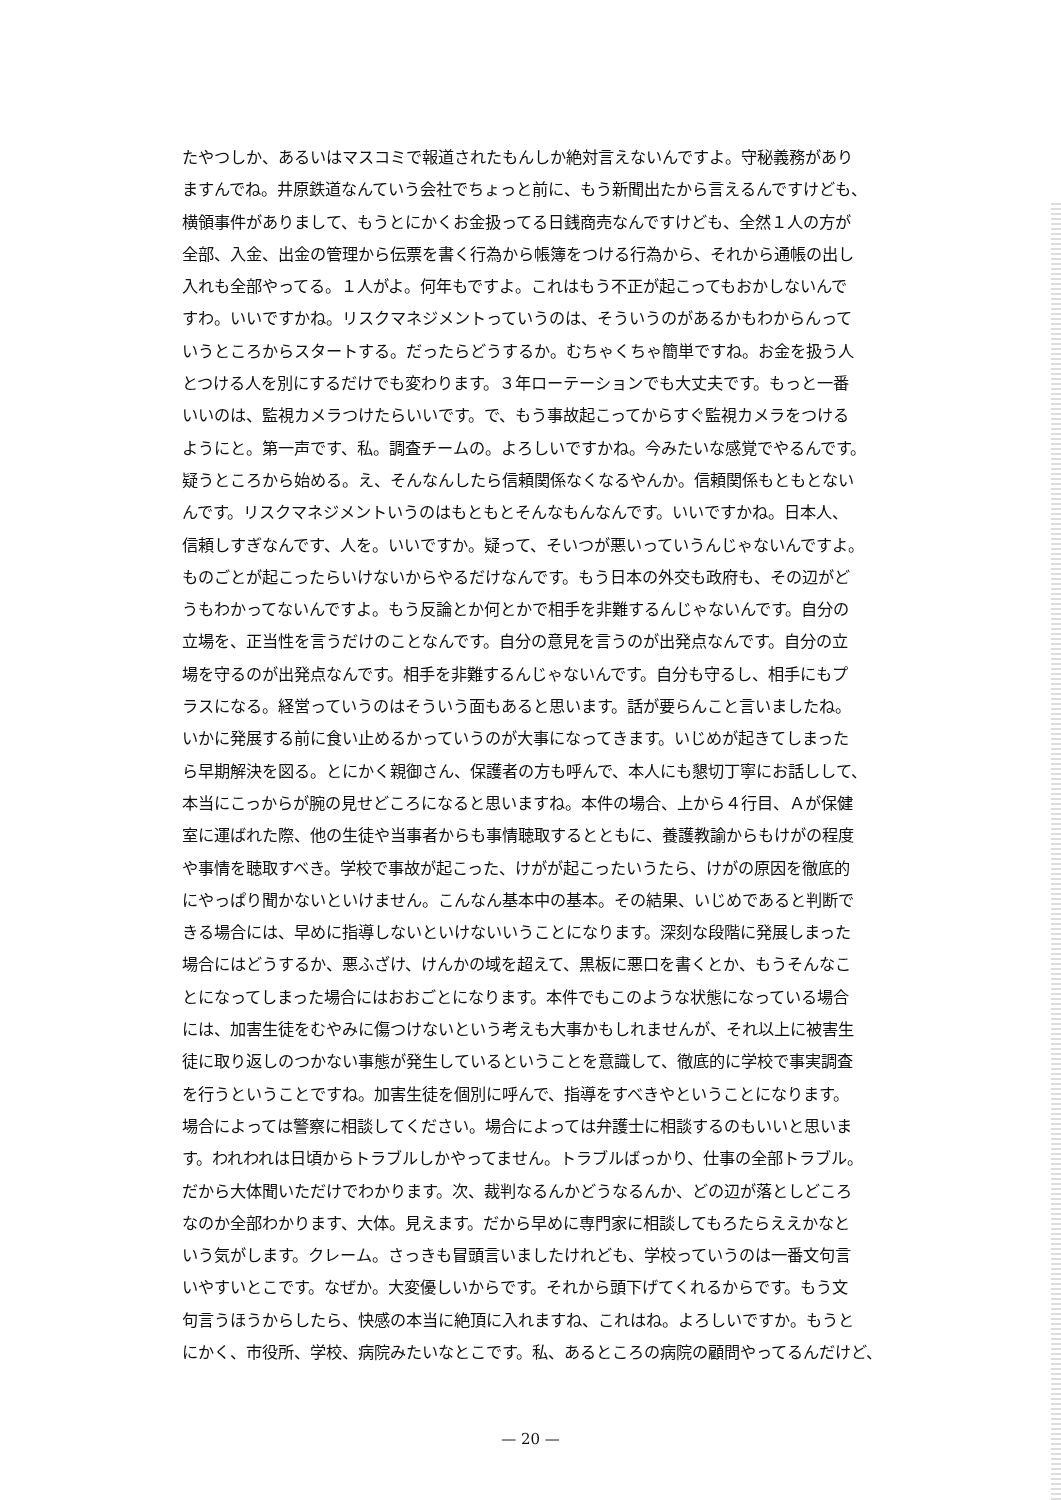たやつしか、あるいはマスコミで報道されたもんしか絶対言えないんですよ。守秘義務があり
ますんでね。井原鉄道なんていう会社でちょっと前に、もう新聞出たから言えるんですけども、
横領事件がありまして、もうとにかくお金扱ってる日銭商売なんですけども、全然１人の方が
全部、入金、出金の管理から伝票を書く行為から帳簿をつける行為から、それから通帳の出し
入れも全部やってる。１人がよ。何年もですよ。これはもう不正が起こってもおかしないんで
すわ。いいですかね。リスクマネジメントっていうのは、そういうのがあるかもわからんって
いうところからスタートする。だったらどうするか。むちゃくちゃ簡単ですね。お金を扱う人
とつける人を別にするだけでも変わります。３年ローテーションでも大丈夫です。もっと一番
いいのは、監視カメラつけたらいいです。で、もう事故起こってからすぐ監視カメラをつける
ようにと。第一声です、私。調査チームの。よろしいですかね。今みたいな感覚でやるんです。
疑うところから始める。え、そんなんしたら信頼関係なくなるやんか。信頼関係もともとない
んです。リスクマネジメントいうのはもともとそんなもんなんです。いいですかね。日本人、
信頼しすぎなんです、人を。いいですか。疑って、そいつが悪いっていうんじゃないんですよ。
ものごとが起こったらいけないからやるだけなんです。もう日本の外交も政府も、その辺がど
うもわかってないんですよ。もう反論とか何とかで相手を非難するんじゃないんです。自分の
立場を、正当性を言うだけのことなんです。自分の意見を言うのが出発点なんです。自分の立
場を守るのが出発点なんです。相手を非難するんじゃないんです。自分も守るし、相手にもプ
ラスになる。経営っていうのはそういう面もあると思います。話が要らんこと言いましたね。
いかに発展する前に食い止めるかっていうのが大事になってきます。いじめが起きてしまった
ら早期解決を図る。とにかく親御さん、保護者の方も呼んで、本人にも懇切丁寧にお話しして、
本当にこっからが腕の見せどころになると思いますね。本件の場合、上から４行目、Ａが保健
室に運ばれた際、他の生徒や当事者からも事情聴取するとともに、養護教諭からもけがの程度
や事情を聴取すべき。学校で事故が起こった、けがが起こったいうたら、けがの原因を徹底的
にやっぱり聞かないといけません。こんなん基本中の基本。その結果、いじめであると判断で
きる場合には、早めに指導しないといけないいうことになります。深刻な段階に発展しまった
場合にはどうするか、悪ふざけ、けんかの域を超えて、黒板に悪口を書くとか、もうそんなこ
とになってしまった場合にはおおごとになります。本件でもこのような状態になっている場合
には、加害生徒をむやみに傷つけないという考えも大事かもしれませんが、それ以上に被害生
徒に取り返しのつかない事態が発生しているということを意識して、徹底的に学校で事実調査
を行うということですね。加害生徒を個別に呼んで、指導をすべきやということになります。
場合によっては警察に相談してください。場合によっては弁護士に相談するのもいいと思いま
す。われわれは日頃からトラブルしかやってません。トラブルばっかり、仕事の全部トラブル。
だから大体聞いただけでわかります。次、裁判なるんかどうなるんか、どの辺が落としどころ
なのか全部わかります、大体。見えます。だから早めに専門家に相談してもろたらええかなと
いう気がします。クレーム。さっきも冒頭言いましたけれども、学校っていうのは一番文句言
いやすいとこです。なぜか。大変優しいからです。それから頭下げてくれるからです。もう文
句言うほうからしたら、快感の本当に絶頂に入れますね、これはね。よろしいですか。もうと
にかく、市役所、学校、病院みたいなとこです。私、あるところの病院の顧問やってるんだけど、
— 20 —